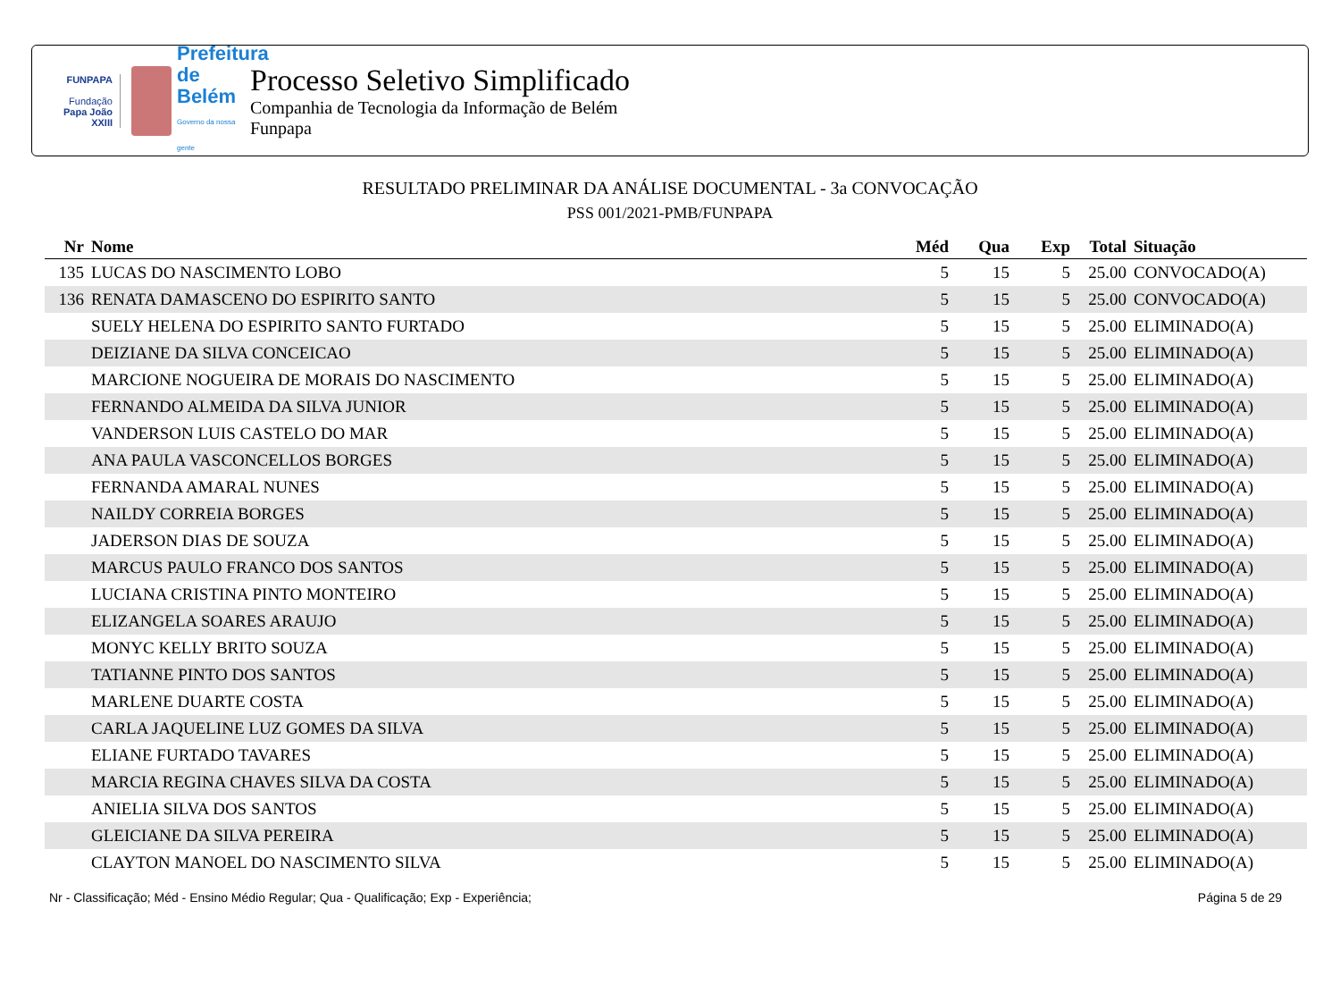FUNPAPA
Fundação
Papa João XXIII
Prefeitura de Belém
Governo da nossa gente
Processo Seletivo Simplificado
Companhia de Tecnologia da Informação de Belém
Funpapa
RESULTADO PRELIMINAR DA ANÁLISE DOCUMENTAL - 3a CONVOCAÇÃO
PSS 001/2021-PMB/FUNPAPA
| Nr | Nome | Méd | Qua | Exp | Total | Situação |
| --- | --- | --- | --- | --- | --- | --- |
| 135 | LUCAS DO NASCIMENTO LOBO | 5 | 15 | 5 | 25.00 | CONVOCADO(A) |
| 136 | RENATA DAMASCENO DO ESPIRITO SANTO | 5 | 15 | 5 | 25.00 | CONVOCADO(A) |
| | SUELY HELENA DO ESPIRITO SANTO FURTADO | 5 | 15 | 5 | 25.00 | ELIMINADO(A) |
| | DEIZIANE DA SILVA CONCEICAO | 5 | 15 | 5 | 25.00 | ELIMINADO(A) |
| | MARCIONE NOGUEIRA DE MORAIS DO NASCIMENTO | 5 | 15 | 5 | 25.00 | ELIMINADO(A) |
| | FERNANDO ALMEIDA DA SILVA JUNIOR | 5 | 15 | 5 | 25.00 | ELIMINADO(A) |
| | VANDERSON LUIS CASTELO DO MAR | 5 | 15 | 5 | 25.00 | ELIMINADO(A) |
| | ANA PAULA VASCONCELLOS BORGES | 5 | 15 | 5 | 25.00 | ELIMINADO(A) |
| | FERNANDA AMARAL NUNES | 5 | 15 | 5 | 25.00 | ELIMINADO(A) |
| | NAILDY CORREIA BORGES | 5 | 15 | 5 | 25.00 | ELIMINADO(A) |
| | JADERSON DIAS DE SOUZA | 5 | 15 | 5 | 25.00 | ELIMINADO(A) |
| | MARCUS PAULO FRANCO DOS SANTOS | 5 | 15 | 5 | 25.00 | ELIMINADO(A) |
| | LUCIANA CRISTINA PINTO MONTEIRO | 5 | 15 | 5 | 25.00 | ELIMINADO(A) |
| | ELIZANGELA SOARES ARAUJO | 5 | 15 | 5 | 25.00 | ELIMINADO(A) |
| | MONYC KELLY BRITO SOUZA | 5 | 15 | 5 | 25.00 | ELIMINADO(A) |
| | TATIANNE PINTO DOS SANTOS | 5 | 15 | 5 | 25.00 | ELIMINADO(A) |
| | MARLENE DUARTE COSTA | 5 | 15 | 5 | 25.00 | ELIMINADO(A) |
| | CARLA JAQUELINE LUZ GOMES DA SILVA | 5 | 15 | 5 | 25.00 | ELIMINADO(A) |
| | ELIANE FURTADO TAVARES | 5 | 15 | 5 | 25.00 | ELIMINADO(A) |
| | MARCIA REGINA CHAVES SILVA DA COSTA | 5 | 15 | 5 | 25.00 | ELIMINADO(A) |
| | ANIELIA SILVA DOS SANTOS | 5 | 15 | 5 | 25.00 | ELIMINADO(A) |
| | GLEICIANE DA SILVA PEREIRA | 5 | 15 | 5 | 25.00 | ELIMINADO(A) |
| | CLAYTON MANOEL DO NASCIMENTO SILVA | 5 | 15 | 5 | 25.00 | ELIMINADO(A) |
Nr - Classificação; Méd - Ensino Médio Regular; Qua - Qualificação; Exp - Experiência; Página 5 de 29